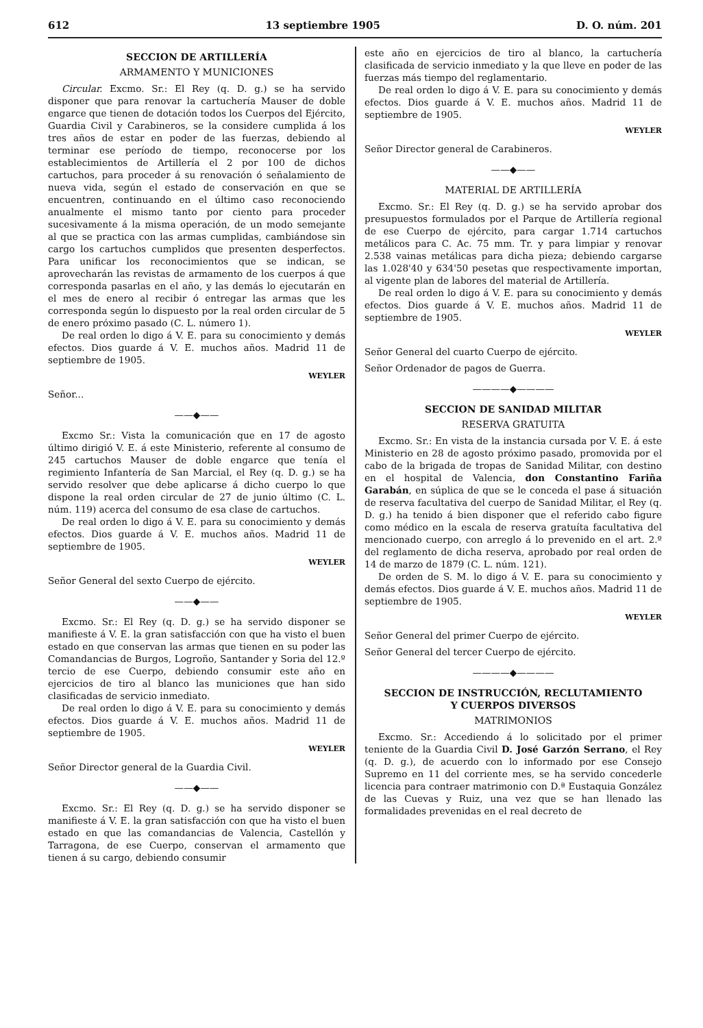612 13 septiembre 1905 D. O. núm. 201
SECCION DE ARTILLERÍA
ARMAMENTO Y MUNICIONES
Circular. Excmo. Sr.: El Rey (q. D. g.) se ha servido disponer que para renovar la cartuchería Mauser de doble engarce que tienen de dotación todos los Cuerpos del Ejército, Guardia Civil y Carabineros, se la considere cumplida á los tres años de estar en poder de las fuerzas, debiendo al terminar ese período de tiempo, reconocerse por los establecimientos de Artillería el 2 por 100 de dichos cartuchos, para proceder á su renovación ó señalamiento de nueva vida, según el estado de conservación en que se encuentren, continuando en el último caso reconociendo anualmente el mismo tanto por ciento para proceder sucesivamente á la misma operación, de un modo semejante al que se practica con las armas cumplidas, cambiándose sin cargo los cartuchos cumplidos que presenten desperfectos. Para unificar los reconocimientos que se indican, se aprovecharán las revistas de armamento de los cuerpos á que corresponda pasarlas en el año, y las demás lo ejecutarán en el mes de enero al recibir ó entregar las armas que les corresponda según lo dispuesto por la real orden circular de 5 de enero próximo pasado (C. L. número 1).
De real orden lo digo á V. E. para su conocimiento y demás efectos. Dios guarde á V. E. muchos años. Madrid 11 de septiembre de 1905.
WEYLER
Señor...
——◆——
Excmo Sr.: Vista la comunicación que en 17 de agosto último dirigió V. E. á este Ministerio, referente al consumo de 245 cartuchos Mauser de doble engarce que tenía el regimiento Infantería de San Marcial, el Rey (q. D. g.) se ha servido resolver que debe aplicarse á dicho cuerpo lo que dispone la real orden circular de 27 de junio último (C. L. núm. 119) acerca del consumo de esa clase de cartuchos.
De real orden lo digo á V. E. para su conocimiento y demás efectos. Dios guarde á V. E. muchos años. Madrid 11 de septiembre de 1905.
WEYLER
Señor General del sexto Cuerpo de ejército.
——◆——
Excmo. Sr.: El Rey (q. D. g.) se ha servido disponer se manifieste á V. E. la gran satisfacción con que ha visto el buen estado en que conservan las armas que tienen en su poder las Comandancias de Burgos, Logroño, Santander y Soria del 12.º tercio de ese Cuerpo, debiendo consumir este año en ejercicios de tiro al blanco las municiones que han sido clasificadas de servicio inmediato.
De real orden lo digo á V. E. para su conocimiento y demás efectos. Dios guarde á V. E. muchos años. Madrid 11 de septiembre de 1905.
WEYLER
Señor Director general de la Guardia Civil.
——◆——
Excmo. Sr.: El Rey (q. D. g.) se ha servido disponer se manifieste á V. E. la gran satisfacción con que ha visto el buen estado en que las comandancias de Valencia, Castellón y Tarragona, de ese Cuerpo, conservan el armamento que tienen á su cargo, debiendo consumir
este año en ejercicios de tiro al blanco, la cartuchería clasificada de servicio inmediato y la que lleve en poder de las fuerzas más tiempo del reglamentario.
De real orden lo digo á V. E. para su conocimiento y demás efectos. Dios guarde á V. E. muchos años. Madrid 11 de septiembre de 1905.
WEYLER
Señor Director general de Carabineros.
——◆——
MATERIAL DE ARTILLERÍA
Excmo. Sr.: El Rey (q. D. g.) se ha servido aprobar dos presupuestos formulados por el Parque de Artillería regional de ese Cuerpo de ejército, para cargar 1.714 cartuchos metálicos para C. Ac. 75 mm. Tr. y para limpiar y renovar 2.538 vainas metálicas para dicha pieza; debiendo cargarse las 1.028'40 y 634'50 pesetas que respectivamente importan, al vigente plan de labores del material de Artillería.
De real orden lo digo á V. E. para su conocimiento y demás efectos. Dios guarde á V. E. muchos años. Madrid 11 de septiembre de 1905.
WEYLER
Señor General del cuarto Cuerpo de ejército.
Señor Ordenador de pagos de Guerra.
————◆————
SECCION DE SANIDAD MILITAR
RESERVA GRATUITA
Excmo. Sr.: En vista de la instancia cursada por V. E. á este Ministerio en 28 de agosto próximo pasado, promovida por el cabo de la brigada de tropas de Sanidad Militar, con destino en el hospital de Valencia, don Constantino Fariña Garabán, en súplica de que se le conceda el pase á situación de reserva facultativa del cuerpo de Sanidad Militar, el Rey (q. D. g.) ha tenido á bien disponer que el referido cabo figure como médico en la escala de reserva gratuíta facultativa del mencionado cuerpo, con arreglo á lo prevenido en el art. 2.º del reglamento de dicha reserva, aprobado por real orden de 14 de marzo de 1879 (C. L. núm. 121).
De orden de S. M. lo digo á V. E. para su conocimiento y demás efectos. Dios guarde á V. E. muchos años. Madrid 11 de septiembre de 1905.
WEYLER
Señor General del primer Cuerpo de ejército.
Señor General del tercer Cuerpo de ejército.
————◆————
SECCION DE INSTRUCCIÓN, RECLUTAMIENTO
Y CUERPOS DIVERSOS
MATRIMONIOS
Excmo. Sr.: Accediendo á lo solicitado por el primer teniente de la Guardia Civil D. José Garzón Serrano, el Rey (q. D. g.), de acuerdo con lo informado por ese Consejo Supremo en 11 del corriente mes, se ha servido concederle licencia para contraer matrimonio con D.ª Eustaquia González de las Cuevas y Ruiz, una vez que se han llenado las formalidades prevenidas en el real decreto de